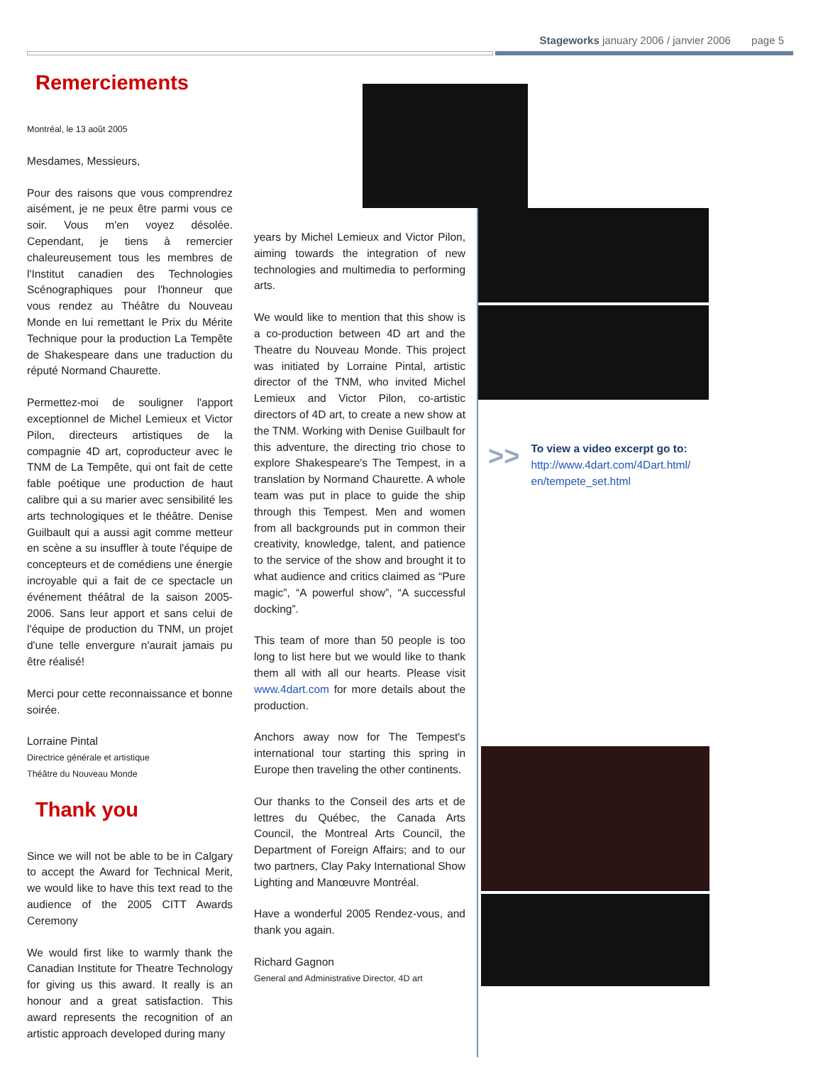Stageworks january 2006 / janvier 2006 page 5
Remerciements
Montréal, le 13 août 2005
Mesdames, Messieurs,
Pour des raisons que vous comprendrez aisément, je ne peux être parmi vous ce soir. Vous m'en voyez désolée. Cependant, je tiens à remercier chaleureusement tous les membres de l'Institut canadien des Technologies Scénographiques pour l'honneur que vous rendez au Théâtre du Nouveau Monde en lui remettant le Prix du Mérite Technique pour la production La Tempête de Shakespeare dans une traduction du réputé Normand Chaurette.
Permettez-moi de souligner l'apport exceptionnel de Michel Lemieux et Victor Pilon, directeurs artistiques de la compagnie 4D art, coproducteur avec le TNM de La Tempête, qui ont fait de cette fable poétique une production de haut calibre qui a su marier avec sensibilité les arts technologiques et le théâtre. Denise Guilbault qui a aussi agit comme metteur en scène a su insuffler à toute l'équipe de concepteurs et de comédiens une énergie incroyable qui a fait de ce spectacle un événement théâtral de la saison 2005-2006. Sans leur apport et sans celui de l'équipe de production du TNM, un projet d'une telle envergure n'aurait jamais pu être réalisé!
Merci pour cette reconnaissance et bonne soirée.
Lorraine Pintal
Directrice générale et artistique
Théâtre du Nouveau Monde
Thank you
Since we will not be able to be in Calgary to accept the Award for Technical Merit, we would like to have this text read to the audience of the 2005 CITT Awards Ceremony
We would first like to warmly thank the Canadian Institute for Theatre Technology for giving us this award. It really is an honour and a great satisfaction. This award represents the recognition of an artistic approach developed during many
years by Michel Lemieux and Victor Pilon, aiming towards the integration of new technologies and multimedia to performing arts.
We would like to mention that this show is a co-production between 4D art and the Theatre du Nouveau Monde. This project was initiated by Lorraine Pintal, artistic director of the TNM, who invited Michel Lemieux and Victor Pilon, co-artistic directors of 4D art, to create a new show at the TNM. Working with Denise Guilbault for this adventure, the directing trio chose to explore Shakespeare's The Tempest, in a translation by Normand Chaurette. A whole team was put in place to guide the ship through this Tempest. Men and women from all backgrounds put in common their creativity, knowledge, talent, and patience to the service of the show and brought it to what audience and critics claimed as “Pure magic”, “A powerful show”, “A successful docking”.
This team of more than 50 people is too long to list here but we would like to thank them all with all our hearts. Please visit www.4dart.com for more details about the production.
Anchors away now for The Tempest's international tour starting this spring in Europe then traveling the other continents.
Our thanks to the Conseil des arts et de lettres du Québec, the Canada Arts Council, the Montreal Arts Council, the Department of Foreign Affairs; and to our two partners, Clay Paky International Show Lighting and Manœuvre Montréal.
Have a wonderful 2005 Rendez-vous, and thank you again.
Richard Gagnon
General and Administrative Director, 4D art
>>
To view a video excerpt go to:
http://www.4dart.com/4Dart.html/ en/tempete_set.html